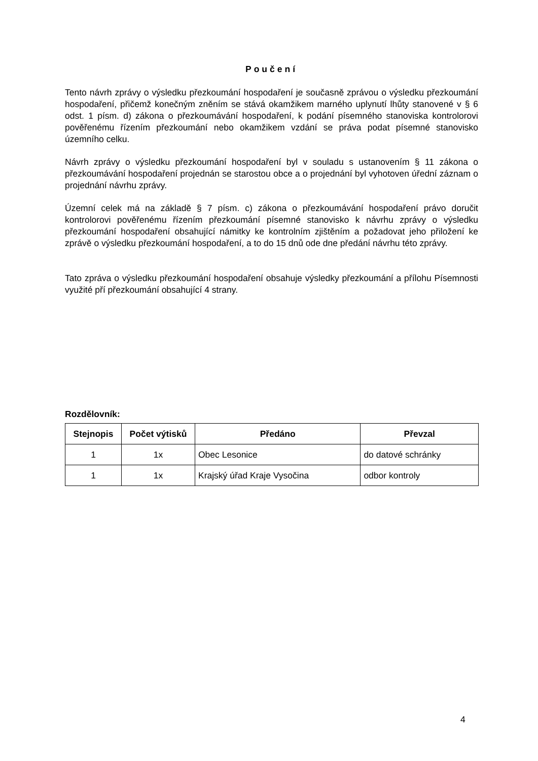Poučení
Tento návrh zprávy o výsledku přezkoumání hospodaření je současně zprávou o výsledku přezkoumání hospodaření, přičemž konečným zněním se stává okamžikem marného uplynutí lhůty stanovené v § 6 odst. 1 písm. d) zákona o přezkoumávání hospodaření, k podání písemného stanoviska kontrolorovi pověřenému řízením přezkoumání nebo okamžikem vzdání se práva podat písemné stanovisko územního celku.
Návrh zprávy o výsledku přezkoumání hospodaření byl v souladu s ustanovením § 11 zákona o přezkoumávání hospodaření projednán se starostou obce a o projednání byl vyhotoven úřední záznam o projednání návrhu zprávy.
Územní celek má na základě § 7 písm. c) zákona o přezkoumávání hospodaření právo doručit kontrolorovi pověřenému řízením přezkoumání písemné stanovisko k návrhu zprávy o výsledku přezkoumání hospodaření obsahující námitky ke kontrolním zjištěním a požadovat jeho přiložení ke zprávě o výsledku přezkoumání hospodaření, a to do 15 dnů ode dne předání návrhu této zprávy.
Tato zpráva o výsledku přezkoumání hospodaření obsahuje výsledky přezkoumání a přílohu Písemnosti využité pří přezkoumání obsahující 4 strany.
Rozdělovník:
| Stejnopis | Počet výtisků | Předáno | Převzal |
| --- | --- | --- | --- |
| 1 | 1x | Obec Lesonice | do datové schránky |
| 1 | 1x | Krajský úřad Kraje Vysočina | odbor kontroly |
4